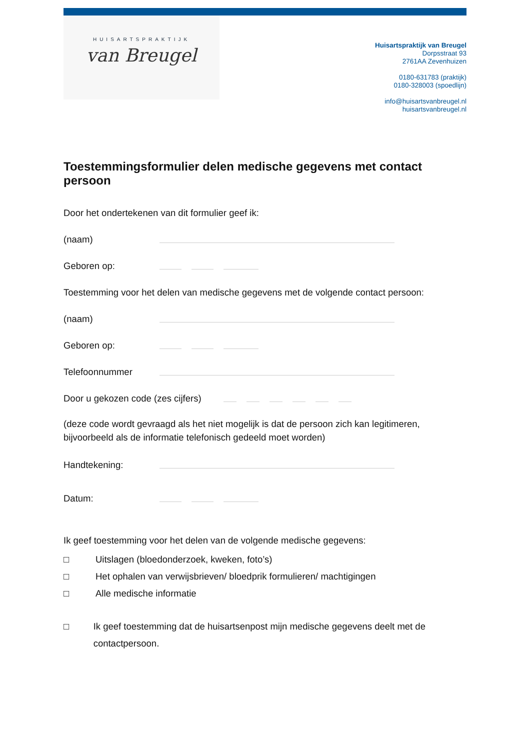HUISARTSPRAKTIJK
van Breugel
Huisartspraktijk van Breugel
Dorpsstraat 93
2761AA Zevenhuizen
0180-631783 (praktijk)
0180-328003 (spoedlijn)
info@huisartsvanbreugel.nl
huisartsvanbreugel.nl
Toestemmingsformulier delen medische gegevens met contact persoon
Door het ondertekenen van dit formulier geef ik:
(naam)
Geboren op:
Toestemming voor het delen van medische gegevens met de volgende contact persoon:
(naam)
Geboren op:
Telefoonnummer
Door u gekozen code (zes cijfers)
(deze code wordt gevraagd als het niet mogelijk is dat de persoon zich kan legitimeren, bijvoorbeeld als de informatie telefonisch gedeeld moet worden)
Handtekening:
Datum:
Ik geef toestemming voor het delen van de volgende medische gegevens:
□ Uitslagen (bloedonderzoek, kweken, foto’s)
□ Het ophalen van verwijsbrieven/ bloedprik formulieren/ machtigingen
□ Alle medische informatie
□ Ik geef toestemming dat de huisartsenpost mijn medische gegevens deelt met de contactpersoon.